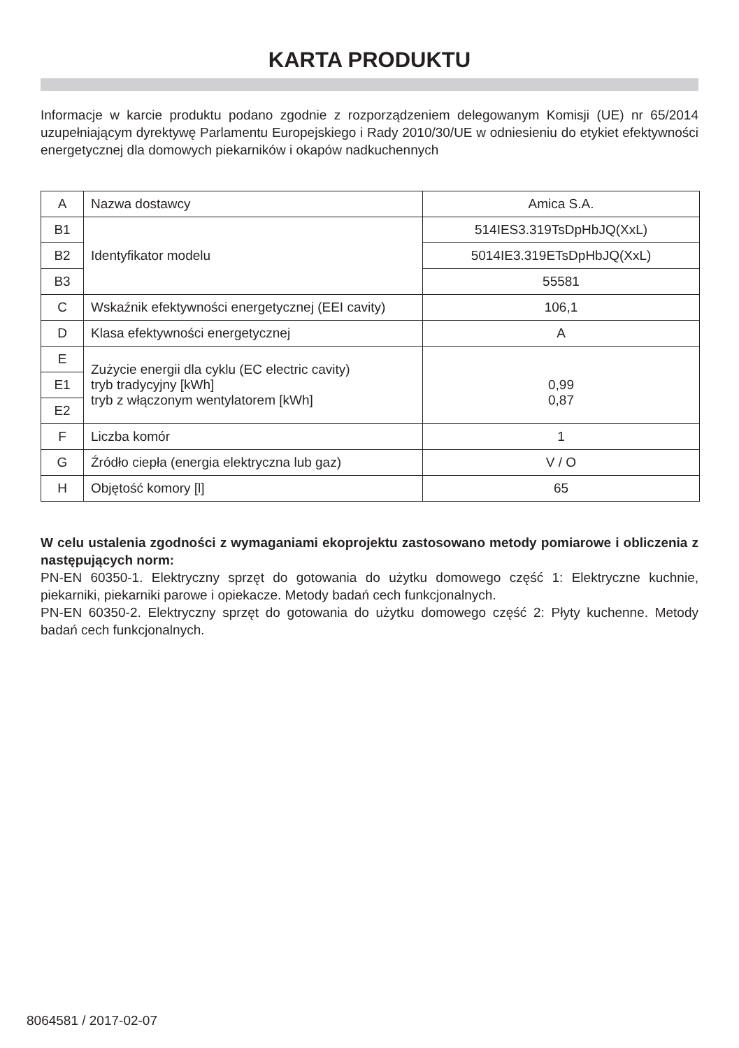KARTA PRODUKTU
Informacje w karcie produktu podano zgodnie z rozporządzeniem delegowanym Komisji (UE) nr 65/2014 uzupełniającym dyrektywę Parlamentu Europejskiego i Rady 2010/30/UE w odniesieniu do etykiet efektywności energetycznej dla domowych piekarników i okapów nadkuchennych
| A | Nazwa dostawcy | Amica S.A. |
| B1 | Identyfikator modelu | 514IES3.319TsDpHbJQ(XxL) |
| B2 | | 5014IE3.319ETsDpHbJQ(XxL) |
| B3 | | 55581 |
| C | Wskaźnik efektywności energetycznej (EEI cavity) | 106,1 |
| D | Klasa efektywności energetycznej | A |
| E | Zużycie energii dla cyklu (EC electric cavity) tryb tradycyjny [kWh] tryb z włączonym wentylatorem [kWh] | 0,99 0,87 |
| E1 | | |
| E2 | | |
| F | Liczba komór | 1 |
| G | Źródło ciepła (energia elektryczna lub gaz) | V / O |
| H | Objętość komory [l] | 65 |
W celu ustalenia zgodności z wymaganiami ekoprojektu zastosowano metody pomiarowe i obliczenia z następujących norm:
PN-EN 60350-1. Elektryczny sprzęt do gotowania do użytku domowego część 1: Elektryczne kuchnie, piekarniki, piekarniki parowe i opiekacze. Metody badań cech funkcjonalnych.
PN-EN 60350-2. Elektryczny sprzęt do gotowania do użytku domowego część 2: Płyty kuchenne. Metody badań cech funkcjonalnych.
8064581 / 2017-02-07